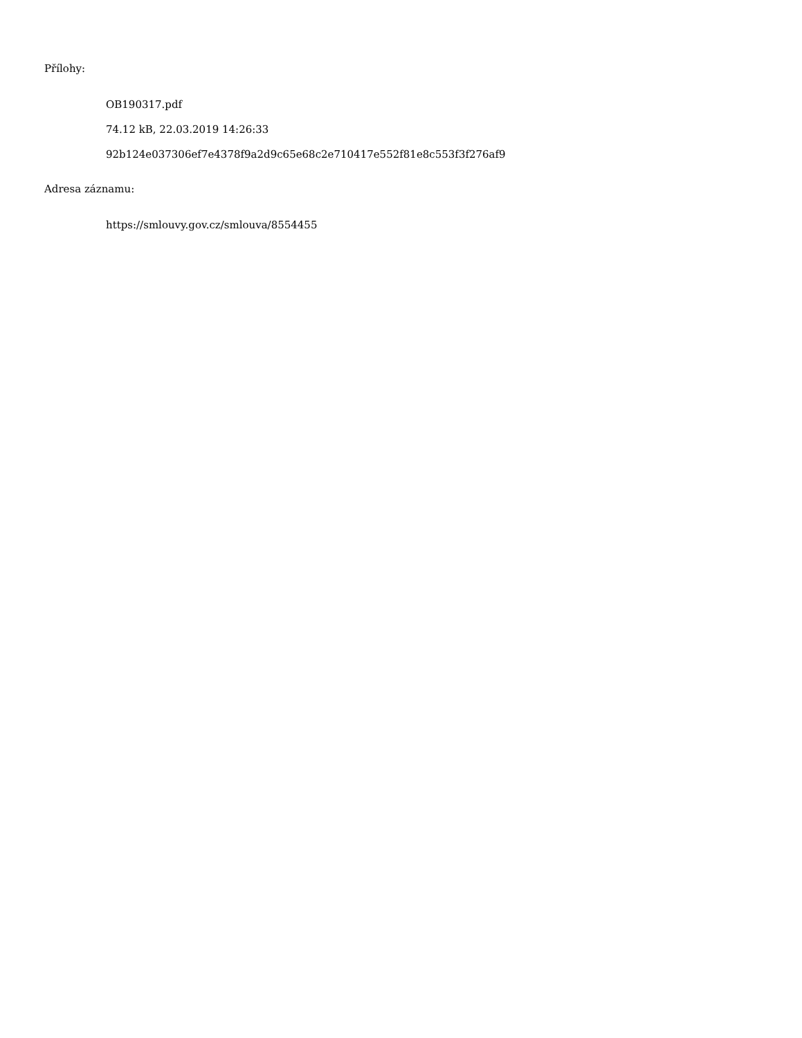Přílohy:
OB190317.pdf
74.12 kB, 22.03.2019 14:26:33
92b124e037306ef7e4378f9a2d9c65e68c2e710417e552f81e8c553f3f276af9
Adresa záznamu:
https://smlouvy.gov.cz/smlouva/8554455